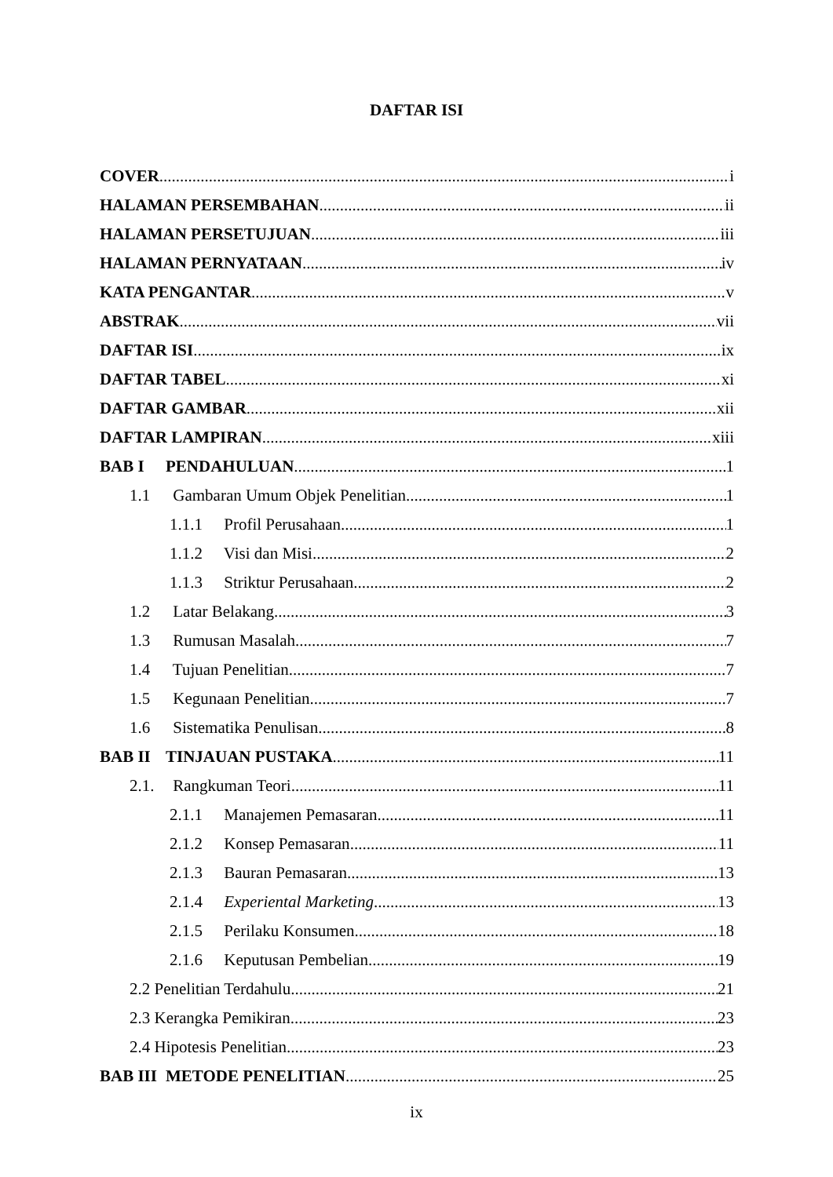DAFTAR ISI
COVER i
HALAMAN PERSEMBAHAN ii
HALAMAN PERSETUJUAN iii
HALAMAN PERNYATAAN iv
KATA PENGANTAR v
ABSTRAK vii
DAFTAR ISI ix
DAFTAR TABEL xi
DAFTAR GAMBAR xii
DAFTAR LAMPIRAN xiii
BAB I PENDAHULUAN 1
1.1 Gambaran Umum Objek Penelitian 1
1.1.1 Profil Perusahaan 1
1.1.2 Visi dan Misi 2
1.1.3 Striktur Perusahaan 2
1.2 Latar Belakang 3
1.3 Rumusan Masalah 7
1.4 Tujuan Penelitian 7
1.5 Kegunaan Penelitian 7
1.6 Sistematika Penulisan 8
BAB II TINJAUAN PUSTAKA 11
2.1. Rangkuman Teori 11
2.1.1 Manajemen Pemasaran 11
2.1.2 Konsep Pemasaran 11
2.1.3 Bauran Pemasaran 13
2.1.4 Experiental Marketing 13
2.1.5 Perilaku Konsumen 18
2.1.6 Keputusan Pembelian 19
2.2 Penelitian Terdahulu.. 21
2.3 Kerangka Pemikiran.. 23
2.4 Hipotesis Penelitian.. 23
BAB III METODE PENELITIAN 25
ix